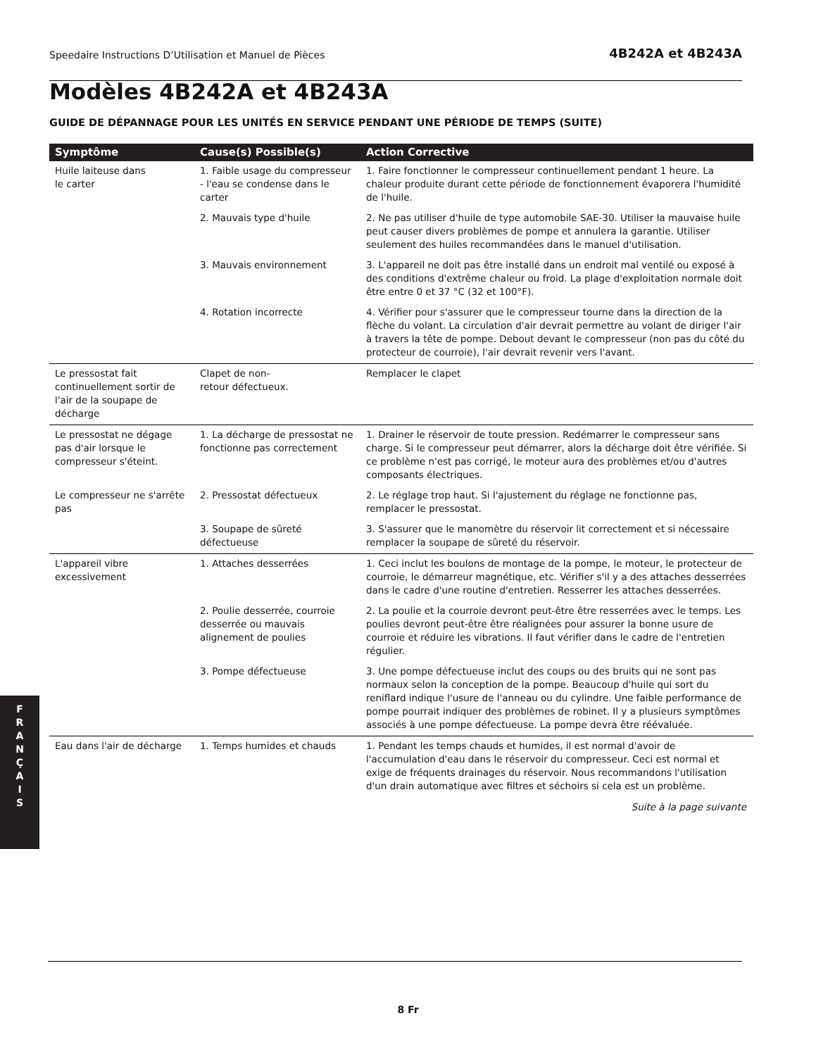Speedaire Instructions D’Utilisation et Manuel de Pièces 4B242A et 4B243A
Modèles 4B242A et 4B243A
GUIDE DE DÉPANNAGE POUR LES UNITÉS EN SERVICE PENDANT UNE PÉRIODE DE TEMPS (SUITE)
| Symptôme | Cause(s) Possible(s) | Action Corrective |
| --- | --- | --- |
| Huile laiteuse dans le carter | 1. Faible usage du compresseur - l'eau se condense dans le carter | 1. Faire fonctionner le compresseur continuellement pendant 1 heure. La chaleur produite durant cette période de fonctionnement évaporera l'humidité de l'huile. |
| | 2. Mauvais type d'huile | 2. Ne pas utiliser d'huile de type automobile SAE-30. Utiliser la mauvaise huile peut causer divers problèmes de pompe et annulera la garantie. Utiliser seulement des huiles recommandées dans le manuel d'utilisation. |
| | 3. Mauvais environnement | 3. L'appareil ne doit pas être installé dans un endroit mal ventilé ou exposé à des conditions d'extrême chaleur ou froid. La plage d'exploitation normale doit être entre 0 et 37 °C (32 et 100°F). |
| | 4. Rotation incorrecte | 4. Vérifier pour s'assurer que le compresseur tourne dans la direction de la flèche du volant. La circulation d'air devrait permettre au volant de diriger l'air à travers la tête de pompe. Debout devant le compresseur (non pas du côté du protecteur de courroie), l'air devrait revenir vers l'avant. |
| Le pressostat fait continuellement sortir de l'air de la soupape de décharge | Clapet de non- retour défectueux. | Remplacer le clapet |
| Le pressostat ne dégage pas d'air lorsque le compresseur s'éteint. | 1. La décharge de pressostat ne fonctionne pas correctement | 1. Drainer le réservoir de toute pression. Redémarrer le compresseur sans charge. Si le compresseur peut démarrer, alors la décharge doit être vérifiée. Si ce problème n'est pas corrigé, le moteur aura des problèmes et/ou d'autres composants électriques. |
| Le compresseur ne s'arrête pas | 2. Pressostat défectueux | 2. Le réglage trop haut. Si l'ajustement du réglage ne fonctionne pas, remplacer le pressostat. |
| | 3. Soupape de sûreté défectueuse | 3. S'assurer que le manomètre du réservoir lit correctement et si nécessaire remplacer la soupape de sûreté du réservoir. |
| L'appareil vibre excessivement | 1. Attaches desserrées | 1. Ceci inclut les boulons de montage de la pompe, le moteur, le protecteur de courroie, le démarreur magnétique, etc. Vérifier s'il y a des attaches desserrées dans le cadre d'une routine d'entretien. Resserrer les attaches desserrées. |
| | 2. Poulie desserrée, courroie desserrée ou mauvais alignement de poulies | 2. La poulie et la courroie devront peut-être être resserrées avec le temps. Les poulies devront peut-être être réalignées pour assurer la bonne usure de courroie et réduire les vibrations. Il faut vérifier dans le cadre de l'entretien régulier. |
| | 3. Pompe défectueuse | 3. Une pompe défectueuse inclut des coups ou des bruits qui ne sont pas normaux selon la conception de la pompe. Beaucoup d'huile qui sort du reniflard indique l'usure de l'anneau ou du cylindre. Une faible performance de pompe pourrait indiquer des problèmes de robinet. Il y a plusieurs symptômes associés à une pompe défectueuse. La pompe devra être réévaluée. |
| Eau dans l'air de décharge | 1. Temps humides et chauds | 1. Pendant les temps chauds et humides, il est normal d'avoir de l'accumulation d'eau dans le réservoir du compresseur. Ceci est normal et exige de fréquents drainages du réservoir. Nous recommandons l'utilisation d'un drain automatique avec filtres et séchoirs si cela est un problème. |
Suite à la page suivante
F
R
A
N
Ç
A
I
S
8 Fr